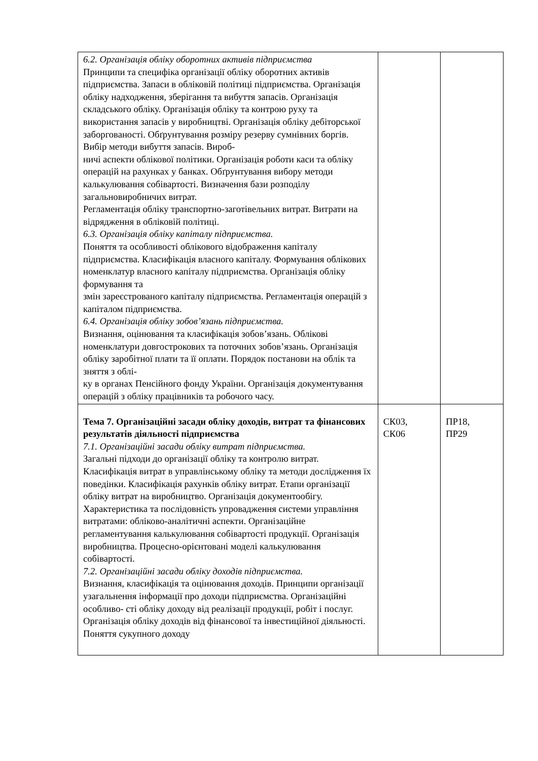| 6.2. Організація обліку оборотних активів підприємства Принципи та специфіка організації обліку оборотних активів підприємства. Запаси в обліковій політиці підприємства. Організація обліку надходження, зберігання та вибуття запасів. Організація складського обліку. Організація обліку та контрою руху та використання запасів у виробництві. Організація обліку дебіторської заборгованості. Обґрунтування розміру резерву сумнівних боргів. Вибір методи вибуття запасів. Вироб- ничі аспекти облікової політики. Організація роботи каси та обліку операцій на рахунках у банках. Обґрунтування вибору методи калькулювання собівартості. Визначення бази розподілу загальновиробничих витрат. Регламентація обліку транспортно-заготівельних витрат. Витрати на відрядження в обліковій політиці. 6.3. Організація обліку капіталу підприємства. Поняття та особливості облікового відображення капіталу підприємства. Класифікація власного капіталу. Формування облікових номенклатур власного капіталу підприємства. Організація обліку формування та змін зареєстрованого капіталу підприємства. Регламентація операцій з капіталом підприємства. 6.4. Організація обліку зобов’язань підприємства. Визнання, оцінювання та класифікація зобов’язань. Облікові номенклатури довгострокових та поточних зобов’язань. Організація обліку заробітної плати та її оплати. Порядок постанови на облік та зняття з облі- ку в органах Пенсійного фонду України. Організація документування операцій з обліку працівників та робочого часу. | | |
| Тема 7. Організаційні засади обліку доходів, витрат та фінансових результатів діяльності підприємства 7.1. Організаційні засади обліку витрат підприємства. Загальні підходи до організації обліку та контролю витрат. Класифікація витрат в управлінському обліку та методи дослідження їх поведінки. Класифікація рахунків обліку витрат. Етапи організації обліку витрат на виробництво. Організація документообігу. Характеристика та послідовність упровадження системи управління витратами: обліково-аналітичні аспекти. Організаційне регламентування калькулювання собівартості продукції. Організація виробництва. Процесно-орієнтовані моделі калькулювання собівартості. 7.2. Організаційні засади обліку доходів підприємства. Визнання, класифікація та оцінювання доходів. Принципи організації узагальнення інформації про доходи підприємства. Організаційні особливо- сті обліку доходу від реалізації продукції, робіт і послуг. Організація обліку доходів від фінансової та інвестиційної діяльності. Поняття сукупного доходу | СК03, СК06 | ПР18, ПР29 |